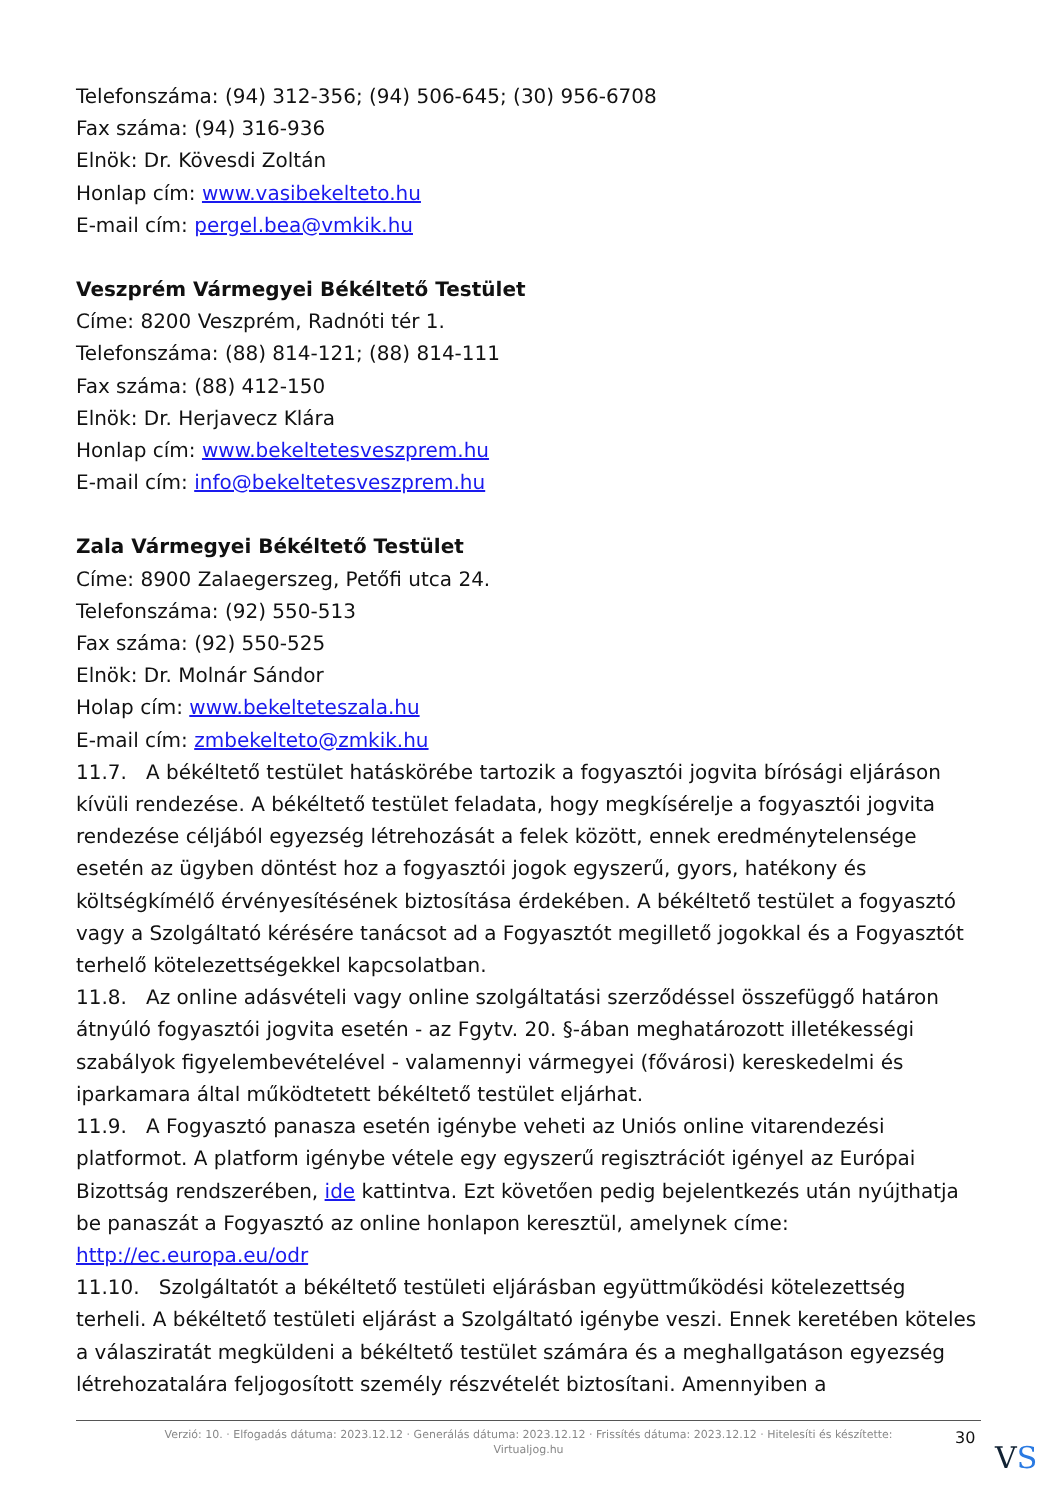Telefonszáma: (94) 312-356; (94) 506-645; (30) 956-6708
Fax száma: (94) 316-936
Elnök: Dr. Kövesdi Zoltán
Honlap cím: www.vasibekelteto.hu
E-mail cím: pergel.bea@vmkik.hu
Veszprém Vármegyei Békéltető Testület
Címe: 8200 Veszprém, Radnóti tér 1.
Telefonszáma: (88) 814-121; (88) 814-111
Fax száma: (88) 412-150
Elnök: Dr. Herjavecz Klára
Honlap cím: www.bekeltetesveszprem.hu
E-mail cím: info@bekeltetesveszprem.hu
Zala Vármegyei Békéltető Testület
Címe: 8900 Zalaegerszeg, Petőfi utca 24.
Telefonszáma: (92) 550-513
Fax száma: (92) 550-525
Elnök: Dr. Molnár Sándor
Holap cím: www.bekelteteszala.hu
E-mail cím: zmbekelteto@zmkik.hu
11.7. A békéltető testület hatáskörébe tartozik a fogyasztói jogvita bírósági eljáráson kívüli rendezése. A békéltető testület feladata, hogy megkísérelje a fogyasztói jogvita rendezése céljából egyezség létrehozását a felek között, ennek eredménytelensége esetén az ügyben döntést hoz a fogyasztói jogok egyszerű, gyors, hatékony és költségkímélő érvényesítésének biztosítása érdekében. A békéltető testület a fogyasztó vagy a Szolgáltató kérésére tanácsot ad a Fogyasztót megillető jogokkal és a Fogyasztót terhelő kötelezettségekkel kapcsolatban.
11.8. Az online adásvételi vagy online szolgáltatási szerződéssel összefüggő határon átnyúló fogyasztói jogvita esetén - az Fgytv. 20. §-ában meghatározott illetékességi szabályok figyelembevételével - valamennyi vármegyei (fővárosi) kereskedelmi és iparkamara által működtetett békéltető testület eljárhat.
11.9. A Fogyasztó panasza esetén igénybe veheti az Uniós online vitarendezési platformot. A platform igénybe vétele egy egyszerű regisztrációt igényel az Európai Bizottság rendszerében, ide kattintva. Ezt követően pedig bejelentkezés után nyújthatja be panaszát a Fogyasztó az online honlapon keresztül, amelynek címe: http://ec.europa.eu/odr
11.10. Szolgáltatót a békéltető testületi eljárásban együttműködési kötelezettség terheli. A békéltető testületi eljárást a Szolgáltató igénybe veszi. Ennek keretében köteles a válasziratát megküldeni a békéltető testület számára és a meghallgatáson egyezség létrehozatalára feljogosított személy részvételét biztosítani. Amennyiben a
Verzió: 10. · Elfogadás dátuma: 2023.12.12 · Generálás dátuma: 2023.12.12 · Frissítés dátuma: 2023.12.12 · Hitelesíti és készítette:
Virtualjog.hu
30
VS